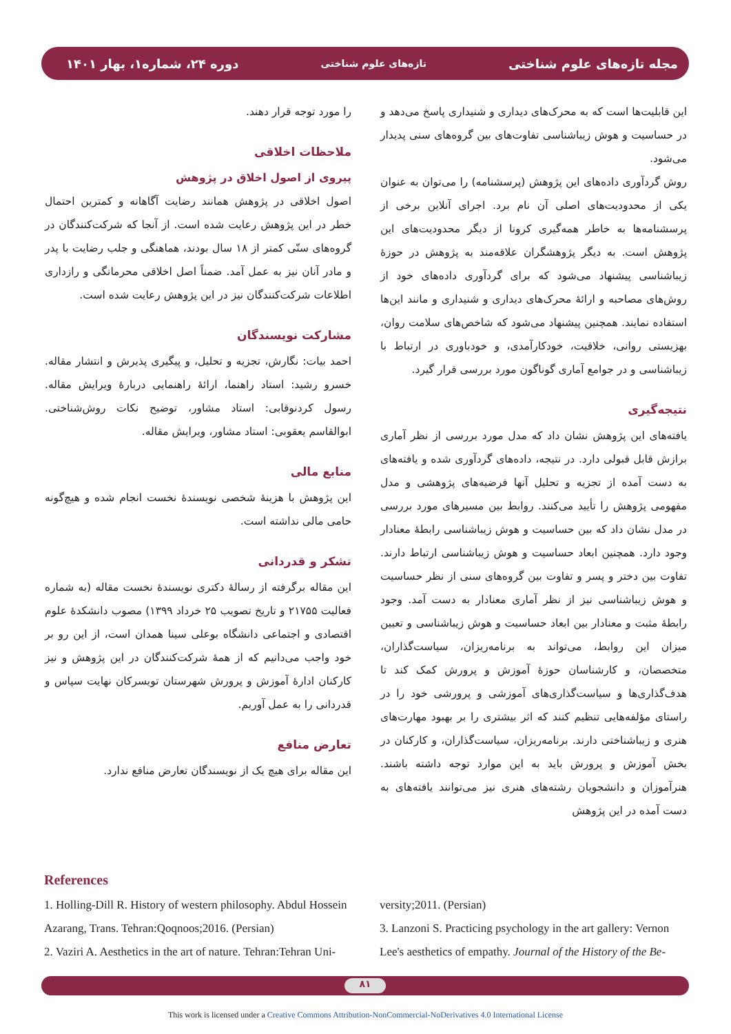دوره ۲۴، شماره۱، بهار ۱۴۰۱ تازه‌های علوم شناختی مجله تازه‌های علوم شناختی
این قابلیت‌ها است که به محرک‌های دیداری و شنیداری پاسخ می‌دهد و در حساسیت و هوش زیباشناسی تفاوت‌های بین گروه‌های سنی پدیدار می‌شود.
روش گردآوری داده‌های این پژوهش (پرسشنامه) را می‌توان به عنوان یکی از محدودیت‌های اصلی آن نام برد. اجرای آنلاین برخی از پرسشنامه‌ها به خاطر همه‌گیری کرونا از دیگر محدودیت‌های این پژوهش است. به دیگر پژوهشگران علاقه‌مند به پژوهش در حوزۀ زیباشناسی پیشنهاد می‌شود که برای گردآوری داده‌های خود از روش‌های مصاحبه و ارائۀ محرک‌های دیداری و شنیداری و مانند این‌ها استفاده نمایند. همچنین پیشنهاد می‌شود که شاخص‌های سلامت روان، بهزیستی روانی، خلاقیت، خودکارآمدی، و خودباوری در ارتباط با زیباشناسی و در جوامع آماری گوناگون مورد بررسی قرار گیرد.
نتیجه‌گیری
یافته‌های این پژوهش نشان داد که مدل مورد بررسی از نظر آماری برازش قابل قبولی دارد. در نتیجه، داده‌های گردآوری شده و یافته‌های به دست آمده از تجزیه و تحلیل آنها فرضیه‌های پژوهشی و مدل مفهومی پژوهش را تأیید می‌کنند. روابط بین مسیرهای مورد بررسی در مدل نشان داد که بین حساسیت و هوش زیباشناسی رابطۀ معنادار وجود دارد. همچنین ابعاد حساسیت و هوش زیباشناسی ارتباط دارند. تفاوت بین دختر و پسر و تفاوت بین گروه‌های سنی از نظر حساسیت و هوش زیباشناسی نیز از نظر آماری معنادار به دست آمد. وجود رابطۀ مثبت و معنادار بین ابعاد حساسیت و هوش زیباشناسی و تعیین میزان این روابط، می‌تواند به برنامه‌ریزان، سیاست‌گذاران، متخصصان، و کارشناسان حوزۀ آموزش و پرورش کمک کند تا هدف‌گذاری‌ها و سیاست‌گذاری‌های آموزشی و پرورشی خود را در راستای مؤلفه‌هایی تنظیم کنند که اثر بیشتری را بر بهبود مهارت‌های هنری و زیباشناختی دارند. برنامه‌ریزان، سیاست‌گذاران، و کارکنان در بخش آموزش و پرورش باید به این موارد توجه داشته باشند. هنرآموزان و دانشجویان رشته‌های هنری نیز می‌توانند یافته‌های به دست آمده در این پژوهش
را مورد توجه قرار دهند.
ملاحظات اخلاقی
پیروی از اصول اخلاق در پژوهش
اصول اخلاقی در پژوهش همانند رضایت آگاهانه و کمترین احتمال خطر در این پژوهش رعایت شده است. از آنجا که شرکت‌کنندگان در گروه‌های سنّی کمتر از ۱۸ سال بودند، هماهنگی و جلب رضایت با پدر و مادر آنان نیز به عمل آمد. ضمناً اصل اخلاقی محرمانگی و رازداری اطلاعات شرکت‌کنندگان نیز در این پژوهش رعایت شده است.
مشارکت نویسندگان
احمد بیات: نگارش، تجزیه و تحلیل، و پیگیری پذیرش و انتشار مقاله. خسرو رشید: استاد راهنما، ارائۀ راهنمایی دربارۀ ویرایش مقاله. رسول کردنوقابی: استاد مشاور، توضیح نکات روش‌شناختی. ابوالقاسم یعقوبی: استاد مشاور، ویرایش مقاله.
منابع مالی
این پژوهش با هزینۀ شخصی نویسندۀ نخست انجام شده و هیچ‌گونه حامی مالی نداشته است.
تشکر و قدردانی
این مقاله برگرفته از رسالۀ دکتری نویسندۀ نخست مقاله (به شماره فعالیت ۲۱۷۵۵ و تاریخ تصویب ۲۵ خرداد ۱۳۹۹) مصوب دانشکدۀ علوم اقتصادی و اجتماعی دانشگاه بوعلی سینا همدان است، از این رو بر خود واجب می‌دانیم که از همۀ شرکت‌کنندگان در این پژوهش و نیز کارکنان ادارۀ آموزش و پرورش شهرستان تویسرکان نهایت سپاس و قدردانی را به عمل آوریم.
تعارض منافع
این مقاله برای هیچ یک از نویسندگان تعارض منافع ندارد.
References
1. Holling-Dill R. History of western philosophy. Abdul Hossein Azarang, Trans. Tehran:Qoqnoos;2016. (Persian)
2. Vaziri A. Aesthetics in the art of nature. Tehran:Tehran Uni-
versity;2011. (Persian)
3. Lanzoni S. Practicing psychology in the art gallery: Vernon Lee's aesthetics of empathy. Journal of the History of the Be-
۸۱
This work is licensed under a Creative Commons Attribution-NonCommercial-NoDerivatives 4.0 International License